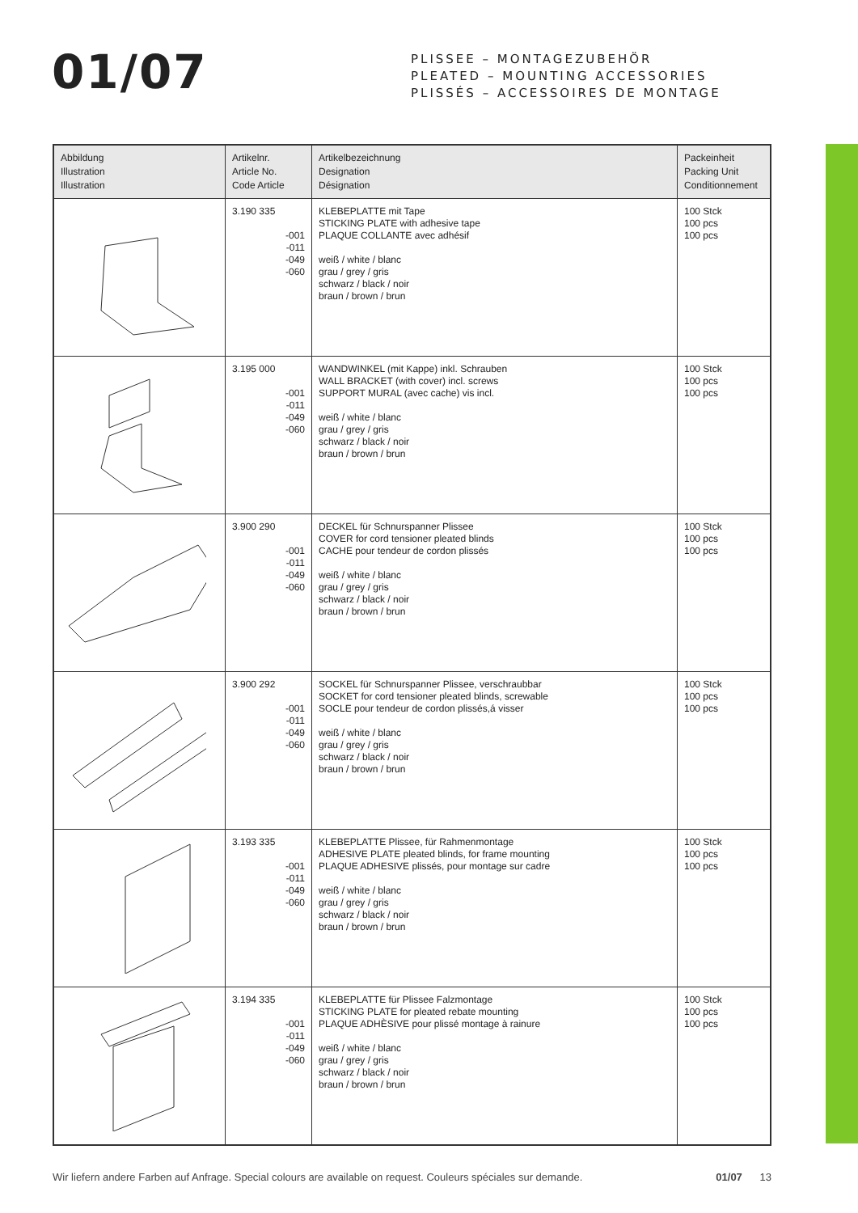01/07
PLISSEE – MONTAGEZUBEHÖR
PLEATED – MOUNTING ACCESSORIES
PLISSÉS – ACCESSOIRES DE MONTAGE
| Abbildung Illustration Illustration | Artikelnr. Article No. Code Article | Artikelbezeichnung Designation Désignation | Packeinheit Packing Unit Conditionnement |
| --- | --- | --- | --- |
| | 3.190 335 -001 -011 -049 -060 | KLEBEPLATTE mit Tape STICKING PLATE with adhesive tape PLAQUE COLLANTE avec adhésif weiß / white / blanc grau / grey / gris schwarz / black / noir braun / brown / brun | 100 Stck 100 pcs 100 pcs |
| | 3.195 000 -001 -011 -049 -060 | WANDWINKEL (mit Kappe) inkl. Schrauben WALL BRACKET (with cover) incl. screws SUPPORT MURAL (avec cache) vis incl. weiß / white / blanc grau / grey / gris schwarz / black / noir braun / brown / brun | 100 Stck 100 pcs 100 pcs |
| | 3.900 290 -001 -011 -049 -060 | DECKEL für Schnurspanner Plissee COVER for cord tensioner pleated blinds CACHE pour tendeur de cordon plissés weiß / white / blanc grau / grey / gris schwarz / black / noir braun / brown / brun | 100 Stck 100 pcs 100 pcs |
| | 3.900 292 -001 -011 -049 -060 | SOCKEL für Schnurspanner Plissee, verschraubbar SOCKET for cord tensioner pleated blinds, screwable SOCLE pour tendeur de cordon plissés,á visser weiß / white / blanc grau / grey / gris schwarz / black / noir braun / brown / brun | 100 Stck 100 pcs 100 pcs |
| | 3.193 335 -001 -011 -049 -060 | KLEBEPLATTE Plissee, für Rahmenmontage ADHESIVE PLATE pleated blinds, for frame mounting PLAQUE ADHESIVE plissés, pour montage sur cadre weiß / white / blanc grau / grey / gris schwarz / black / noir braun / brown / brun | 100 Stck 100 pcs 100 pcs |
| | 3.194 335 -001 -011 -049 -060 | KLEBEPLATTE für Plissee Falzmontage STICKING PLATE for pleated rebate mounting PLAQUE ADHÈSIVE pour plissé montage à rainure weiß / white / blanc grau / grey / gris schwarz / black / noir braun / brown / brun | 100 Stck 100 pcs 100 pcs |
Wir liefern andere Farben auf Anfrage. Special colours are available on request. Couleurs spéciales sur demande. 01/07 13